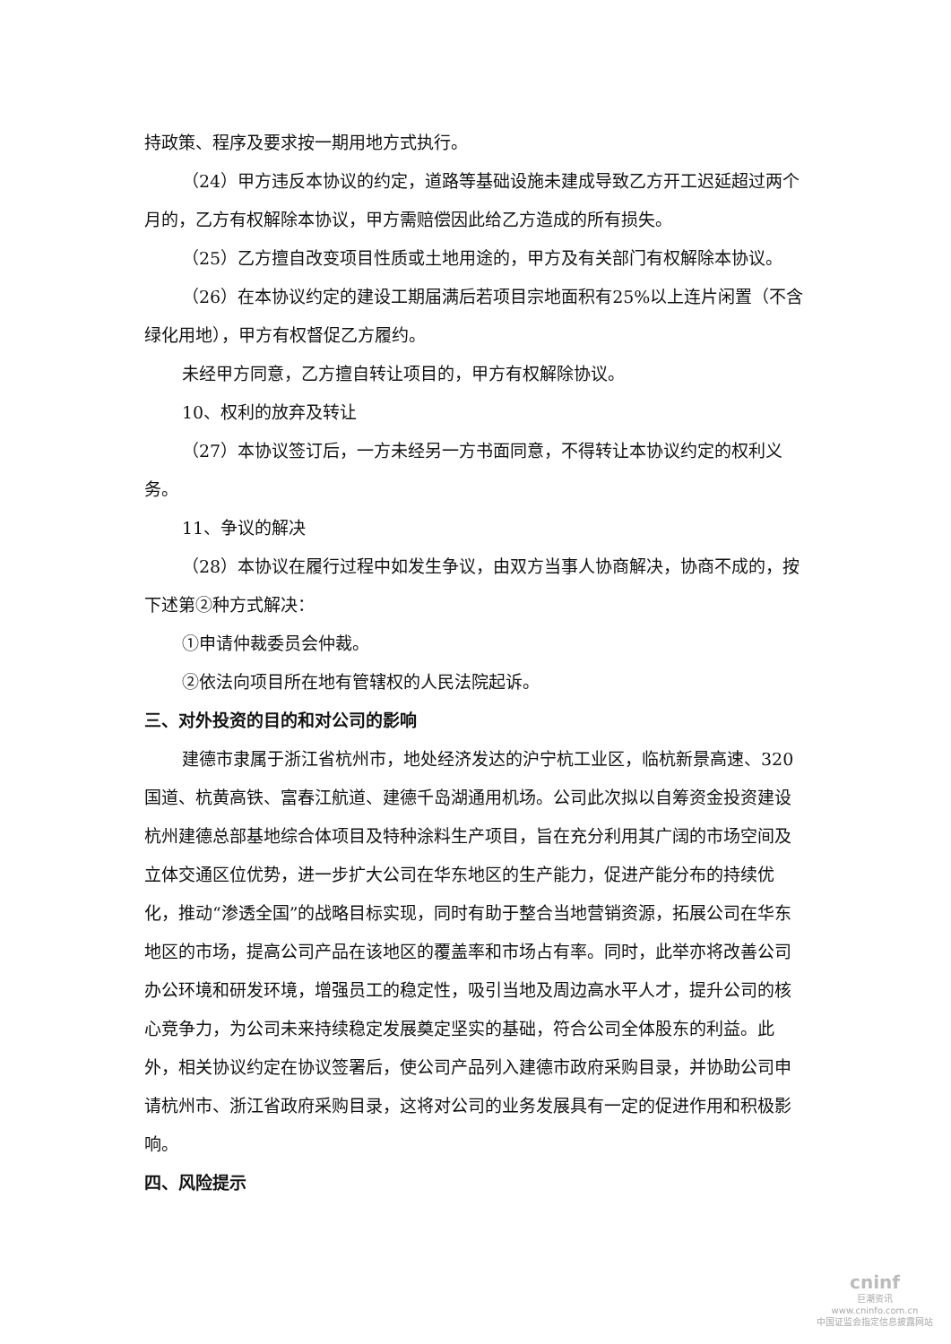持政策、程序及要求按一期用地方式执行。
（24）甲方违反本协议的约定，道路等基础设施未建成导致乙方开工迟延超过两个月的，乙方有权解除本协议，甲方需赔偿因此给乙方造成的所有损失。
（25）乙方擅自改变项目性质或土地用途的，甲方及有关部门有权解除本协议。
（26）在本协议约定的建设工期届满后若项目宗地面积有25%以上连片闲置（不含绿化用地），甲方有权督促乙方履约。
未经甲方同意，乙方擅自转让项目的，甲方有权解除协议。
10、权利的放弃及转让
（27）本协议签订后，一方未经另一方书面同意，不得转让本协议约定的权利义务。
11、争议的解决
（28）本协议在履行过程中如发生争议，由双方当事人协商解决，协商不成的，按下述第②种方式解决：
①申请仲裁委员会仲裁。
②依法向项目所在地有管辖权的人民法院起诉。
三、对外投资的目的和对公司的影响
建德市隶属于浙江省杭州市，地处经济发达的沪宁杭工业区，临杭新景高速、320国道、杭黄高铁、富春江航道、建德千岛湖通用机场。公司此次拟以自筹资金投资建设杭州建德总部基地综合体项目及特种涂料生产项目，旨在充分利用其广阔的市场空间及立体交通区位优势，进一步扩大公司在华东地区的生产能力，促进产能分布的持续优化，推动“渗透全国”的战略目标实现，同时有助于整合当地营销资源，拓展公司在华东地区的市场，提高公司产品在该地区的覆盖率和市场占有率。同时，此举亦将改善公司办公环境和研发环境，增强员工的稳定性，吸引当地及周边高水平人才，提升公司的核心竞争力，为公司未来持续稳定发展奠定坚实的基础，符合公司全体股东的利益。此外，相关协议约定在协议签署后，使公司产品列入建德市政府采购目录，并协助公司申请杭州市、浙江省政府采购目录，这将对公司的业务发展具有一定的促进作用和积极影响。
四、风险提示
cninf
巨潮资讯
www.cninfo.com.cn
中国证监会指定信息披露网站